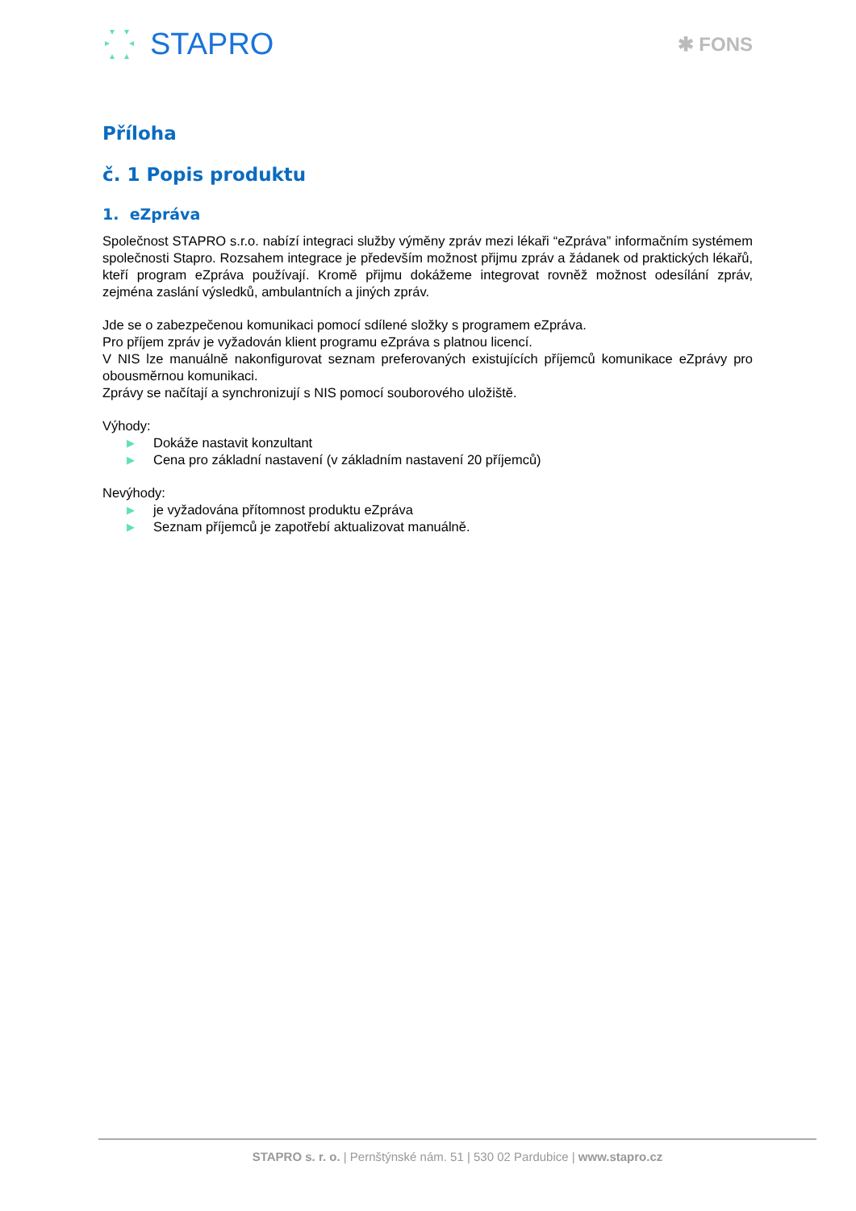STAPRO
✱ FONS
Příloha
č. 1 Popis produktu
1. eZpráva
Společnost STAPRO s.r.o. nabízí integraci služby výměny zpráv mezi lékaři “eZpráva” informačním systémem společnosti Stapro. Rozsahem integrace je především možnost přijmu zpráv a žádanek od praktických lékařů, kteří program eZpráva používají. Kromě přijmu dokážeme integrovat rovněž možnost odesílání zpráv, zejména zaslání výsledků, ambulantních a jiných zpráv.
Jde se o zabezpečenou komunikaci pomocí sdílené složky s programem eZpráva.
Pro příjem zpráv je vyžadován klient programu eZpráva s platnou licencí.
V NIS lze manuálně nakonfigurovat seznam preferovaných existujících příjemců komunikace eZprávy pro obousměrnou komunikaci.
Zprávy se načítají a synchronizují s NIS pomocí souborového uložiště.
Výhody:
▶ Dokáže nastavit konzultant
▶ Cena pro základní nastavení (v základním nastavení 20 příjemců)
Nevýhody:
▶ je vyžadována přítomnost produktu eZpráva
▶ Seznam příjemců je zapotřebí aktualizovat manuálně.
STAPRO s. r. o. | Pernštýnské nám. 51 | 530 02 Pardubice | www.stapro.cz